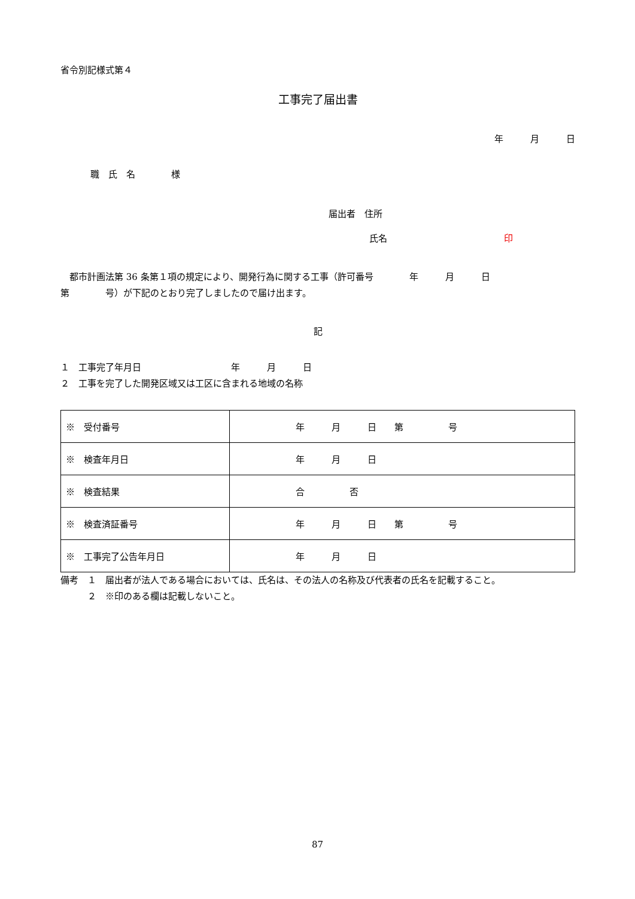省令別記様式第４
工事完了届出書
年　　　月　　　日
職　氏　名　　　　様
届出者　住所
氏名　　　　　　　　　　　　　印
　都市計画法第 36 条第１項の規定により、開発行為に関する工事（許可番号　　　　年　　　月　　　日
第　　　　号）が下記のとおり完了しましたので届け出ます。
記
１　工事完了年月日　　　　　　　　　　年　　　月　　　日
２　工事を完了した開発区域又は工区に含まれる地域の名称
| ※ 受付番号 | 年 月 日 第 号 |
| ※ 検査年月日 | 年 月 日 |
| ※ 検査結果 | 合 否 |
| ※ 検査済証番号 | 年 月 日 第 号 |
| ※ 工事完了公告年月日 | 年 月 日 |
備考　１　届出者が法人である場合においては、氏名は、その法人の名称及び代表者の氏名を記載すること。
　　　２　※印のある欄は記載しないこと。
87